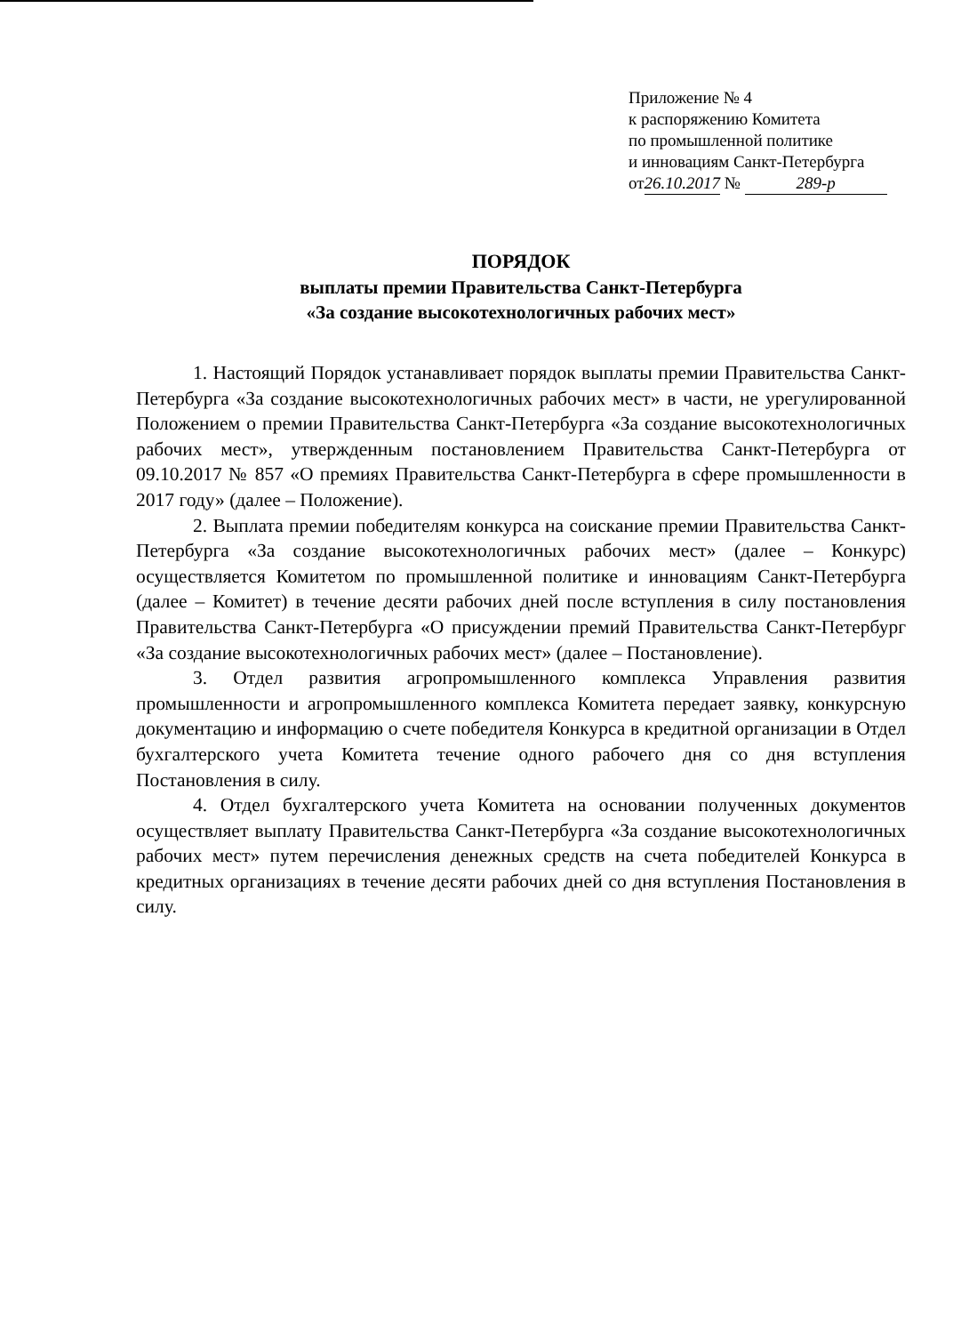Приложение № 4
к распоряжению Комитета
по промышленной политике
и инновациям Санкт-Петербурга
от 26.10.2017 № 289-р
ПОРЯДОК
выплаты премии Правительства Санкт-Петербурга
«За создание высокотехнологичных рабочих мест»
1. Настоящий Порядок устанавливает порядок выплаты премии Правительства Санкт-Петербурга «За создание высокотехнологичных рабочих мест» в части, не урегулированной Положением о премии Правительства Санкт-Петербурга «За создание высокотехнологичных рабочих мест», утвержденным постановлением Правительства Санкт-Петербурга от 09.10.2017 № 857 «О премиях Правительства Санкт-Петербурга в сфере промышленности в 2017 году» (далее – Положение).
2. Выплата премии победителям конкурса на соискание премии Правительства Санкт-Петербурга «За создание высокотехнологичных рабочих мест» (далее – Конкурс) осуществляется Комитетом по промышленной политике и инновациям Санкт-Петербурга (далее – Комитет) в течение десяти рабочих дней после вступления в силу постановления Правительства Санкт-Петербурга «О присуждении премий Правительства Санкт-Петербург «За создание высокотехнологичных рабочих мест» (далее – Постановление).
3. Отдел развития агропромышленного комплекса Управления развития промышленности и агропромышленного комплекса Комитета передает заявку, конкурсную документацию и информацию о счете победителя Конкурса в кредитной организации в Отдел бухгалтерского учета Комитета течение одного рабочего дня со дня вступления Постановления в силу.
4. Отдел бухгалтерского учета Комитета на основании полученных документов осуществляет выплату Правительства Санкт-Петербурга «За создание высокотехнологичных рабочих мест» путем перечисления денежных средств на счета победителей Конкурса в кредитных организациях в течение десяти рабочих дней со дня вступления Постановления в силу.